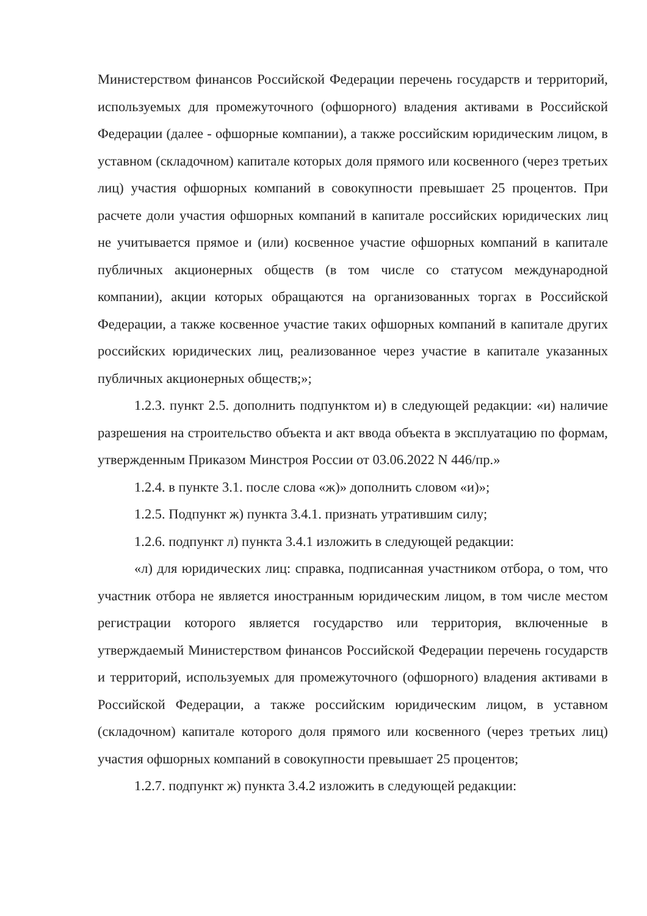Министерством финансов Российской Федерации перечень государств и территорий, используемых для промежуточного (офшорного) владения активами в Российской Федерации (далее - офшорные компании), а также российским юридическим лицом, в уставном (складочном) капитале которых доля прямого или косвенного (через третьих лиц) участия офшорных компаний в совокупности превышает 25 процентов. При расчете доли участия офшорных компаний в капитале российских юридических лиц не учитывается прямое и (или) косвенное участие офшорных компаний в капитале публичных акционерных обществ (в том числе со статусом международной компании), акции которых обращаются на организованных торгах в Российской Федерации, а также косвенное участие таких офшорных компаний в капитале других российских юридических лиц, реализованное через участие в капитале указанных публичных акционерных обществ;»;
1.2.3. пункт 2.5. дополнить подпунктом и) в следующей редакции: «и) наличие разрешения на строительство объекта и акт ввода объекта в эксплуатацию по формам, утвержденным Приказом Минстроя России от 03.06.2022 N 446/пр.»
1.2.4. в пункте 3.1. после слова «ж)» дополнить словом «и)»;
1.2.5. Подпункт ж) пункта 3.4.1. признать утратившим силу;
1.2.6. подпункт л) пункта 3.4.1 изложить в следующей редакции:
«л) для юридических лиц: справка, подписанная участником отбора, о том, что участник отбора не является иностранным юридическим лицом, в том числе местом регистрации которого является государство или территория, включенные в утверждаемый Министерством финансов Российской Федерации перечень государств и территорий, используемых для промежуточного (офшорного) владения активами в Российской Федерации, а также российским юридическим лицом, в уставном (складочном) капитале которого доля прямого или косвенного (через третьих лиц) участия офшорных компаний в совокупности превышает 25 процентов;
1.2.7. подпункт ж) пункта 3.4.2 изложить в следующей редакции: